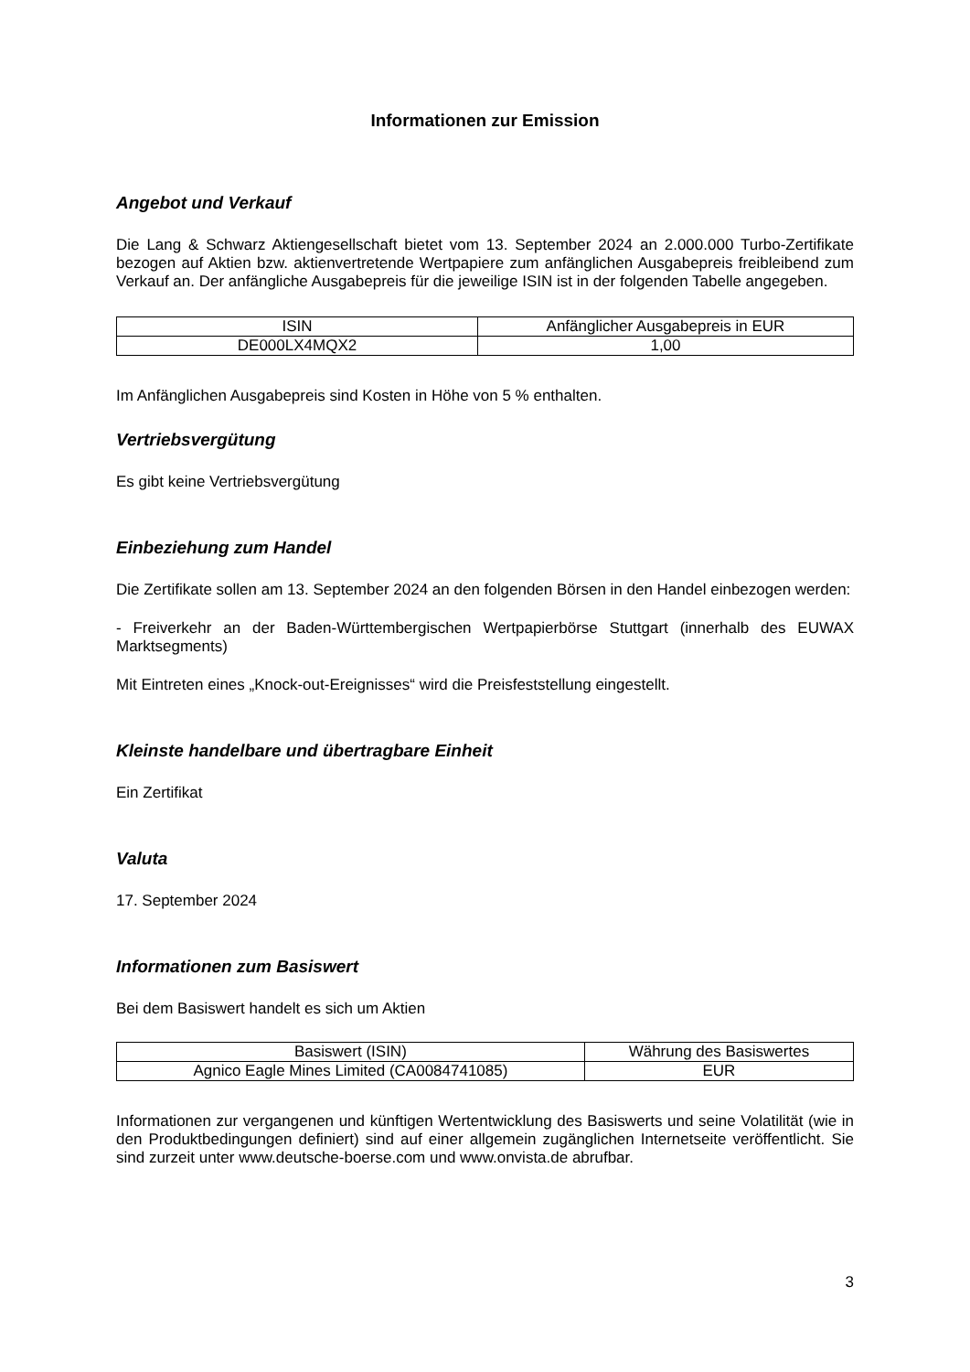Informationen zur Emission
Angebot und Verkauf
Die Lang & Schwarz Aktiengesellschaft bietet vom 13. September 2024 an 2.000.000 Turbo-Zertifikate bezogen auf Aktien bzw. aktienvertretende Wertpapiere zum anfänglichen Ausgabepreis freibleibend zum Verkauf an. Der anfängliche Ausgabepreis für die jeweilige ISIN ist in der folgenden Tabelle angegeben.
| ISIN | Anfänglicher Ausgabepreis in EUR |
| --- | --- |
| DE000LX4MQX2 | 1,00 |
Im Anfänglichen Ausgabepreis sind Kosten in Höhe von 5 % enthalten.
Vertriebsvergütung
Es gibt keine Vertriebsvergütung
Einbeziehung zum Handel
Die Zertifikate sollen am 13. September 2024 an den folgenden Börsen in den Handel einbezogen werden:
- Freiverkehr an der Baden-Württembergischen Wertpapierbörse Stuttgart (innerhalb des EUWAX Marktsegments)
Mit Eintreten eines „Knock-out-Ereignisses“ wird die Preisfeststellung eingestellt.
Kleinste handelbare und übertragbare Einheit
Ein Zertifikat
Valuta
17. September 2024
Informationen zum Basiswert
Bei dem Basiswert handelt es sich um Aktien
| Basiswert (ISIN) | Währung des Basiswertes |
| --- | --- |
| Agnico Eagle Mines Limited (CA0084741085) | EUR |
Informationen zur vergangenen und künftigen Wertentwicklung des Basiswerts und seine Volatilität (wie in den Produktbedingungen definiert) sind auf einer allgemein zugänglichen Internetseite veröffentlicht. Sie sind zurzeit unter www.deutsche-boerse.com und www.onvista.de abrufbar.
3